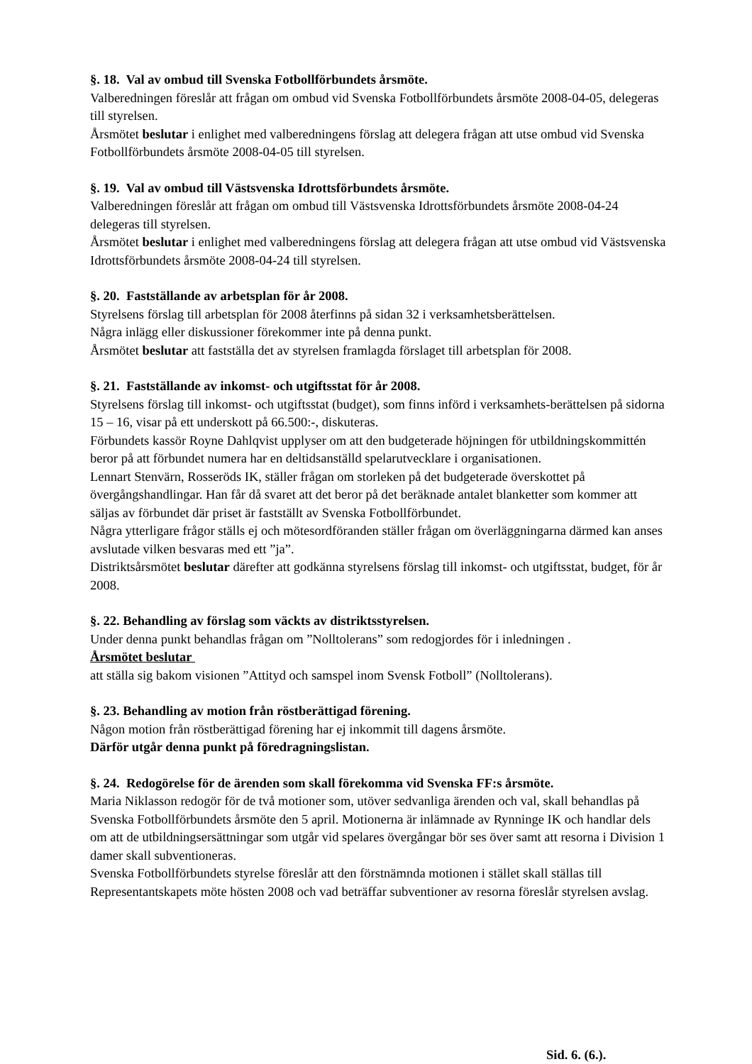§. 18. Val av ombud till Svenska Fotbollförbundets årsmöte.
Valberedningen föreslår att frågan om ombud vid Svenska Fotbollförbundets årsmöte 2008-04-05, delegeras till styrelsen.
Årsmötet beslutar i enlighet med valberedningens förslag att delegera frågan att utse ombud vid Svenska Fotbollförbundets årsmöte 2008-04-05 till styrelsen.
§. 19. Val av ombud till Västsvenska Idrottsförbundets årsmöte.
Valberedningen föreslår att frågan om ombud till Västsvenska Idrottsförbundets årsmöte 2008-04-24 delegeras till styrelsen.
Årsmötet beslutar i enlighet med valberedningens förslag att delegera frågan att utse ombud vid Västsvenska Idrottsförbundets årsmöte 2008-04-24 till styrelsen.
§. 20. Fastställande av arbetsplan för år 2008.
Styrelsens förslag till arbetsplan för 2008 återfinns på sidan 32 i verksamhetsberättelsen.
Några inlägg eller diskussioner förekommer inte på denna punkt.
Årsmötet beslutar att fastställa det av styrelsen framlagda förslaget till arbetsplan för 2008.
§. 21. Fastställande av inkomst- och utgiftsstat för år 2008.
Styrelsens förslag till inkomst- och utgiftsstat (budget), som finns införd i verksamhets-berättelsen på sidorna 15 – 16, visar på ett underskott på 66.500:-, diskuteras.
Förbundets kassör Royne Dahlqvist upplyser om att den budgeterade höjningen för utbildningskommittén beror på att förbundet numera har en deltidsanställd spelarutvecklare i organisationen.
Lennart Stenvärn, Rosseröds IK, ställer frågan om storleken på det budgeterade överskottet på övergångshandlingar. Han får då svaret att det beror på det beräknade antalet blanketter som kommer att säljas av förbundet där priset är fastställt av Svenska Fotbollförbundet.
Några ytterligare frågor ställs ej och mötesordföranden ställer frågan om överläggningarna därmed kan anses avslutade vilken besvaras med ett ”ja”.
Distriktsårsmötet beslutar därefter att godkänna styrelsens förslag till inkomst- och utgiftsstat, budget, för år 2008.
§. 22. Behandling av förslag som väckts av distriktsstyrelsen.
Under denna punkt behandlas frågan om ”Nolltolerans” som redogjordes för i inledningen .
Årsmötet beslutar
att ställa sig bakom visionen ”Attityd och samspel inom Svensk Fotboll” (Nolltolerans).
§. 23. Behandling av motion från röstberättigad förening.
Någon motion från röstberättigad förening har ej inkommit till dagens årsmöte.
Därför utgår denna punkt på föredragningslistan.
§. 24. Redogörelse för de ärenden som skall förekomma vid Svenska FF:s årsmöte.
Maria Niklasson redogör för de två motioner som, utöver sedvanliga ärenden och val, skall behandlas på Svenska Fotbollförbundets årsmöte den 5 april. Motionerna är inlämnade av Rynninge IK och handlar dels om att de utbildningsersättningar som utgår vid spelares övergångar bör ses över samt att resorna i Division 1 damer skall subventioneras.
Svenska Fotbollförbundets styrelse föreslår att den förstnämnda motionen i stället skall ställas till Representantskapets möte hösten 2008 och vad beträffar subventioner av resorna föreslår styrelsen avslag.
Sid. 6. (6.).